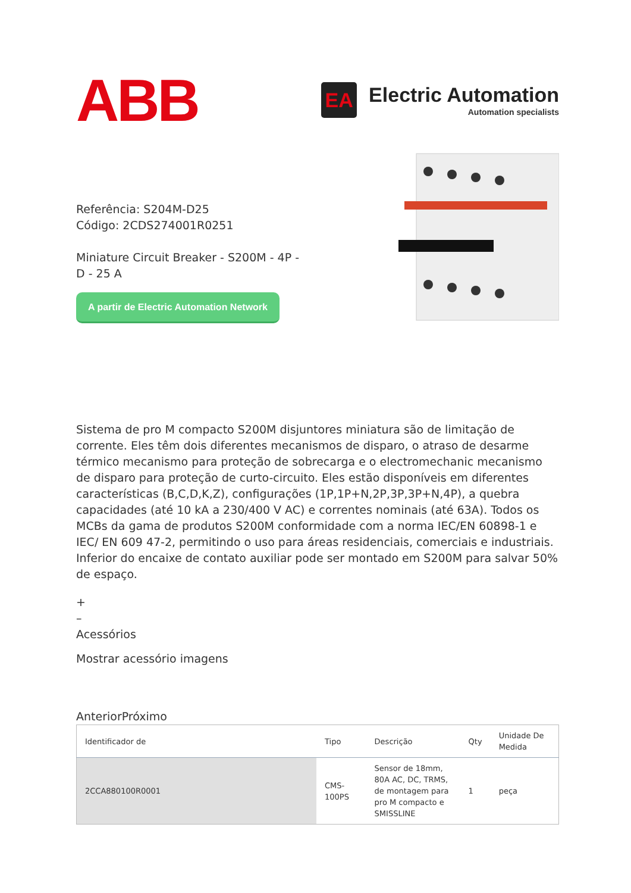ABB
EA
Electric Automation
Automation specialists
Referência: S204M-D25
Código: 2CDS274001R0251
Miniature Circuit Breaker - S200M - 4P - D - 25 A
A partir de Electric Automation Network
Sistema de pro M compacto S200M disjuntores miniatura são de limitação de corrente. Eles têm dois diferentes mecanismos de disparo, o atraso de desarme térmico mecanismo para proteção de sobrecarga e o electromechanic mecanismo de disparo para proteção de curto-circuito. Eles estão disponíveis em diferentes características (B,C,D,K,Z), configurações (1P,1P+N,2P,3P,3P+N,4P), a quebra capacidades (até 10 kA a 230/400 V AC) e correntes nominais (até 63A). Todos os MCBs da gama de produtos S200M conformidade com a norma IEC/EN 60898-1 e IEC/ EN 609 47-2, permitindo o uso para áreas residenciais, comerciais e industriais. Inferior do encaixe de contato auxiliar pode ser montado em S200M para salvar 50% de espaço.
+
–
Acessórios
Mostrar acessório imagens
AnteriorPróximo
| Identificador de | Tipo | Descrição | Qty | Unidade De Medida |
| --- | --- | --- | --- | --- |
| 2CCA880100R0001 | CMS-100PS | Sensor de 18mm, 80A AC, DC, TRMS, de montagem para pro M compacto e SMISSLINE | 1 | peça |